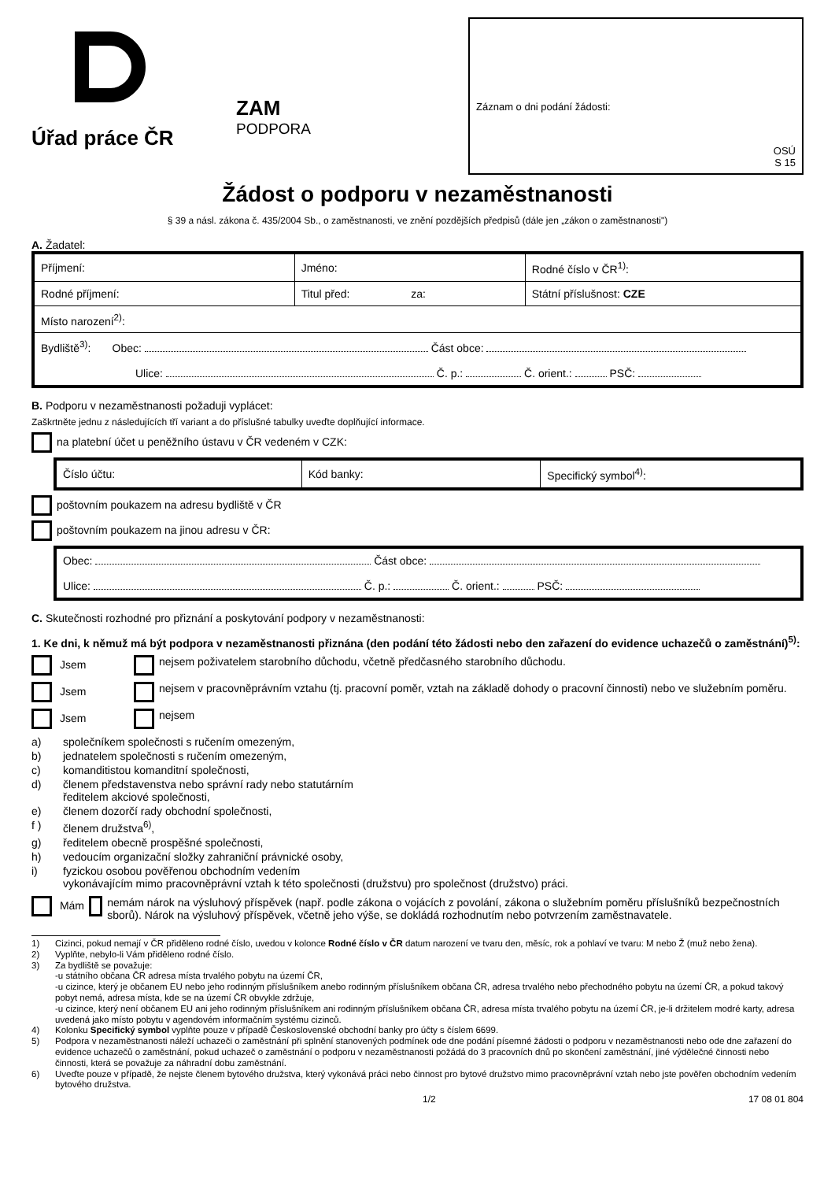Úřad práce ČR
ZAM
PODPORA
Záznam o dni podání žádosti:
OSÚ
S 15
Žádost o podporu v nezaměstnanosti
§ 39 a násl. zákona č. 435/2004 Sb., o zaměstnanosti, ve znění pozdějších předpisů (dále jen „zákon o zaměstnanosti")
A. Žadatel:
| Příjmení: | Jméno: | Rodné číslo v ČR<sup>1)</sup>: |
| Rodné příjmení: | Titul před: za: | Státní příslušnost: CZE |
| Místo narození<sup>2)</sup>: | | |
| Bydliště<sup>3)</sup>: Obec: Část obce: Ulice: Č. p.: Č. orient.: PSČ: | | |
B. Podporu v nezaměstnanosti požaduji vyplácet:
Zaškrtněte jednu z následujících tří variant a do příslušné tabulky uveďte doplňující informace.
na platební účet u peněžního ústavu v ČR vedeném v CZK:
| Číslo účtu: | Kód banky: | Specifický symbol<sup>4)</sup>: |
poštovním poukazem na adresu bydliště v ČR
poštovním poukazem na jinou adresu v ČR:
| Obec: Část obce: Ulice: Č. p.: Č. orient.: PSČ: |
C. Skutečnosti rozhodné pro přiznání a poskytování podpory v nezaměstnanosti:
1. Ke dni, k němuž má být podpora v nezaměstnanosti přiznána (den podání této žádosti nebo den zařazení do evidence uchazečů o zaměstnání)<sup>5)</sup>:
Jsem nejsem poživatelem starobního důchodu, včetně předčasného starobního důchodu.
Jsem nejsem v pracovněprávním vztahu (tj. pracovní poměr, vztah na základě dohody o pracovní činnosti) nebo ve služebním poměru.
Jsem nejsem
a) společníkem společnosti s ručením omezeným,
b) jednatelem společnosti s ručením omezeným,
c) komanditistou komanditní společnosti,
d) členem představenstva nebo správní rady nebo statutárním
ředitelem akciové společnosti,
e) členem dozorčí rady obchodní společnosti,
f ) členem družstva<sup>6)</sup>,
g) ředitelem obecně prospěšné společnosti,
h) vedoucím organizační složky zahraniční právnické osoby,
i) fyzickou osobou pověřenou obchodním vedením
vykonávajícím mimo pracovněprávní vztah k této společnosti (družstvu) pro společnost (družstvo) práci.
Mám nemám nárok na výsluhový příspěvek (např. podle zákona o vojácích z povolání, zákona o služebním poměru příslušníků bezpečnostních sborů). Nárok na výsluhový příspěvek, včetně jeho výše, se dokládá rozhodnutím nebo potvrzením zaměstnavatele.
1) Cizinci, pokud nemají v ČR přiděleno rodné číslo, uvedou v kolonce Rodné číslo v ČR datum narození ve tvaru den, měsíc, rok a pohlaví ve tvaru: M nebo Ž (muž nebo žena).
2) Vyplňte, nebylo-li Vám přiděleno rodné číslo.
3) Za bydliště se považuje:
-u státního občana ČR adresa místa trvalého pobytu na území ČR,
-u cizince, který je občanem EU nebo jeho rodinným příslušníkem anebo rodinným příslušníkem občana ČR, adresa trvalého nebo přechodného pobytu na území ČR, a pokud takový pobyt nemá, adresa místa, kde se na území ČR obvykle zdržuje,
-u cizince, který není občanem EU ani jeho rodinným příslušníkem ani rodinným příslušníkem občana ČR, adresa místa trvalého pobytu na území ČR, je-li držitelem modré karty, adresa uvedená jako místo pobytu v agendovém informačním systému cizinců.
4) Kolonku Specifický symbol vyplňte pouze v případě Československé obchodní banky pro účty s číslem 6699.
5) Podpora v nezaměstnanosti náleží uchazeči o zaměstnání při splnění stanovených podmínek ode dne podání písemné žádosti o podporu v nezaměstnanosti nebo ode dne zařazení do evidence uchazečů o zaměstnání, pokud uchazeč o zaměstnání o podporu v nezaměstnanosti požádá do 3 pracovních dnů po skončení zaměstnání, jiné výdělečné činnosti nebo činnosti, která se považuje za náhradní dobu zaměstnání.
6) Uveďte pouze v případě, že nejste členem bytového družstva, který vykonává práci nebo činnost pro bytové družstvo mimo pracovněprávní vztah nebo jste pověřen obchodním vedením bytového družstva.
1/2 17 08 01 804